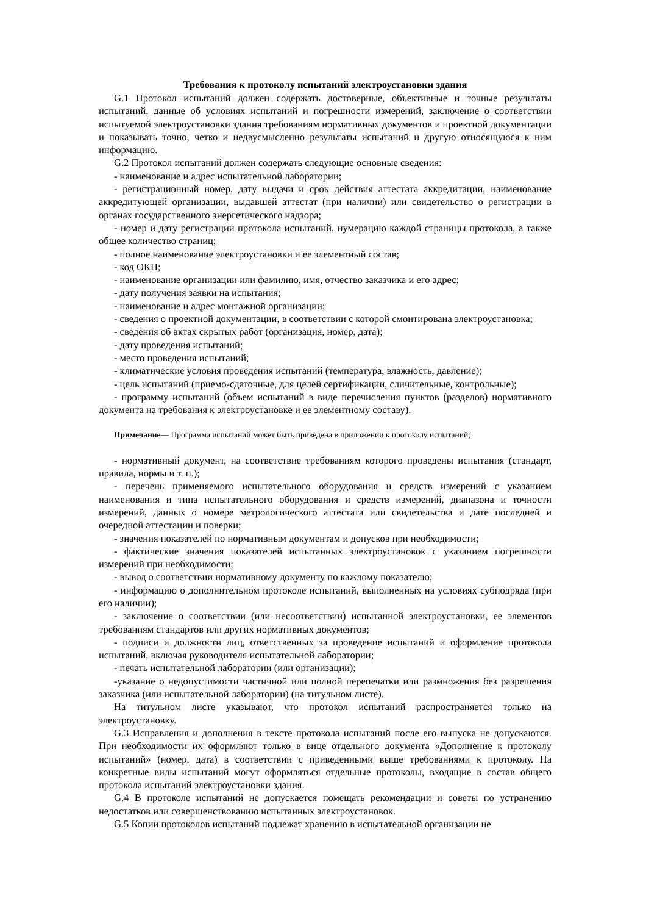Требования к протоколу испытаний электроустановки здания
G.1 Протокол испытаний должен содержать достоверные, объективные и точные результаты испытаний, данные об условиях испытаний и погрешности измерений, заключение о соответствии испытуемой электроустановки здания требованиям нормативных документов и проектной документации и показывать точно, четко и недвусмысленно результаты испытаний и другую относящуюся к ним информацию.
G.2 Протокол испытаний должен содержать следующие основные сведения:
- наименование и адрес испытательной лаборатории;
- регистрационный номер, дату выдачи и срок действия аттестата аккредитации, наименование аккредитующей организации, выдавшей аттестат (при наличии) или свидетельство о регистрации в органах государственного энергетического надзора;
- номер и дату регистрации протокола испытаний, нумерацию каждой страницы протокола, а также общее количество страниц;
- полное наименование электроустановки и ее элементный состав;
- код ОКП;
- наименование организации или фамилию, имя, отчество заказчика и его адрес;
- дату получения заявки на испытания;
- наименование и адрес монтажной организации;
- сведения о проектной документации, в соответствии с которой смонтирована электроустановка;
- сведения об актах скрытых работ (организация, номер, дата);
- дату проведения испытаний;
- место проведения испытаний;
- климатические условия проведения испытаний (температура, влажность, давление);
- цель испытаний (приемо-сдаточные, для целей сертификации, сличительные, контрольные);
- программу испытаний (объем испытаний в виде перечисления пунктов (разделов) нормативного документа на требования к электроустановке и ее элементному составу).
Примечание— Программа испытаний может быть приведена в приложении к протоколу испытаний;
- нормативный документ, на соответствие требованиям которого проведены испытания (стандарт, правила, нормы и т. п.);
- перечень применяемого испытательного оборудования и средств измерений с указанием наименования и типа испытательного оборудования и средств измерений, диапазона и точности измерений, данных о номере метрологического аттестата или свидетельства и дате последней и очередной аттестации и поверки;
- значения показателей по нормативным документам и допусков при необходимости;
- фактические значения показателей испытанных электроустановок с указанием погрешности измерений при необходимости;
- вывод о соответствии нормативному документу по каждому показателю;
- информацию о дополнительном протоколе испытаний, выполненных на условиях субподряда (при его наличии);
- заключение о соответствии (или несоответствии) испытанной электроустановки, ее элементов требованиям стандартов или других нормативных документов;
- подписи и должности лиц, ответственных за проведение испытаний и оформление протокола испытаний, включая руководителя испытательной лаборатории;
- печать испытательной лаборатории (или организации);
-указание о недопустимости частичной или полной перепечатки или размножения без разрешения заказчика (или испытательной лаборатории) (на титульном листе).
На титульном листе указывают, что протокол испытаний распространяется только на электроустановку.
G.3 Исправления и дополнения в тексте протокола испытаний после его выпуска не допускаются. При необходимости их оформляют только в вице отдельного документа «Дополнение к протоколу испытаний» (номер, дата) в соответствии с приведенными выше требованиями к протоколу. На конкретные виды испытаний могут оформляться отдельные протоколы, входящие в состав общего протокола испытаний электроустановки здания.
G.4 В протоколе испытаний не допускается помещать рекомендации и советы по устранению недостатков или совершенствованию испытанных электроустановок.
G.5 Копии протоколов испытаний подлежат хранению в испытательной организации не